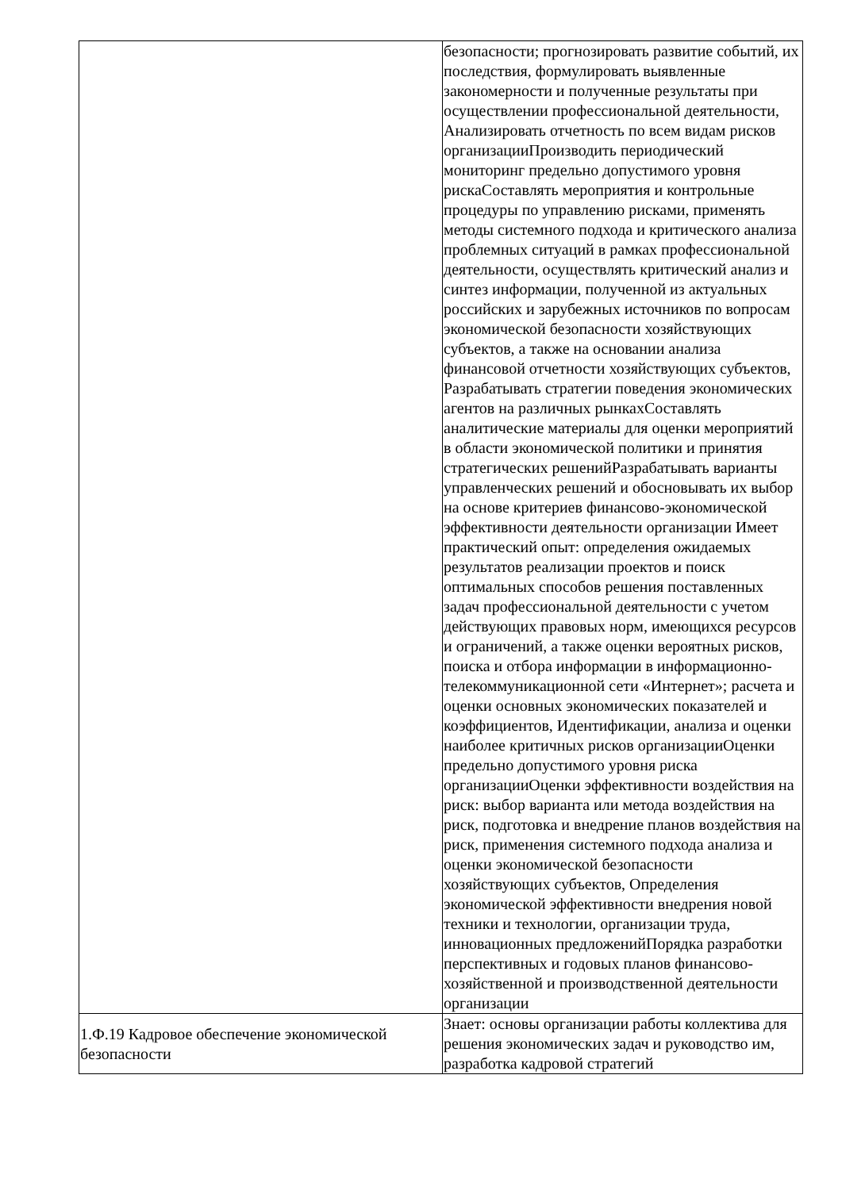| | безопасности; прогнозировать развитие событий, их последствия, формулировать выявленные закономерности и полученные результаты при осуществлении профессиональной деятельности, Анализировать отчетность по всем видам рисков организацииПроизводить периодический мониторинг предельно допустимого уровня рискаСоставлять мероприятия и контрольные процедуры по управлению рисками, применять методы системного подхода и критического анализа проблемных ситуаций в рамках профессиональной деятельности, осуществлять критический анализ и синтез информации, полученной из актуальных российских и зарубежных источников по вопросам экономической безопасности хозяйствующих субъектов, а также на основании анализа финансовой отчетности хозяйствующих субъектов, Разрабатывать стратегии поведения экономических агентов на различных рынкахСоставлять аналитические материалы для оценки мероприятий в области экономической политики и принятия стратегических решенийРазрабатывать варианты управленческих решений и обосновывать их выбор на основе критериев финансово-экономической эффективности деятельности организации Имеет практический опыт: определения ожидаемых результатов реализации проектов и поиск оптимальных способов решения поставленных задач профессиональной деятельности с учетом действующих правовых норм, имеющихся ресурсов и ограничений, а также оценки вероятных рисков, поиска и отбора информации в информационно-телекоммуникационной сети «Интернет»; расчета и оценки основных экономических показателей и коэффициентов, Идентификации, анализа и оценки наиболее критичных рисков организацииОценки предельно допустимого уровня риска организацииОценки эффективности воздействия на риск: выбор варианта или метода воздействия на риск, подготовка и внедрение планов воздействия на риск, применения системного подхода анализа и оценки экономической безопасности хозяйствующих субъектов, Определения экономической эффективности внедрения новой техники и технологии, организации труда, инновационных предложенийПорядка разработки перспективных и годовых планов финансово-хозяйственной и производственной деятельности организации |
| 1.Ф.19 Кадровое обеспечение экономической безопасности | Знает: основы организации работы коллектива для решения экономических задач и руководство им, разработка кадровой стратегий |